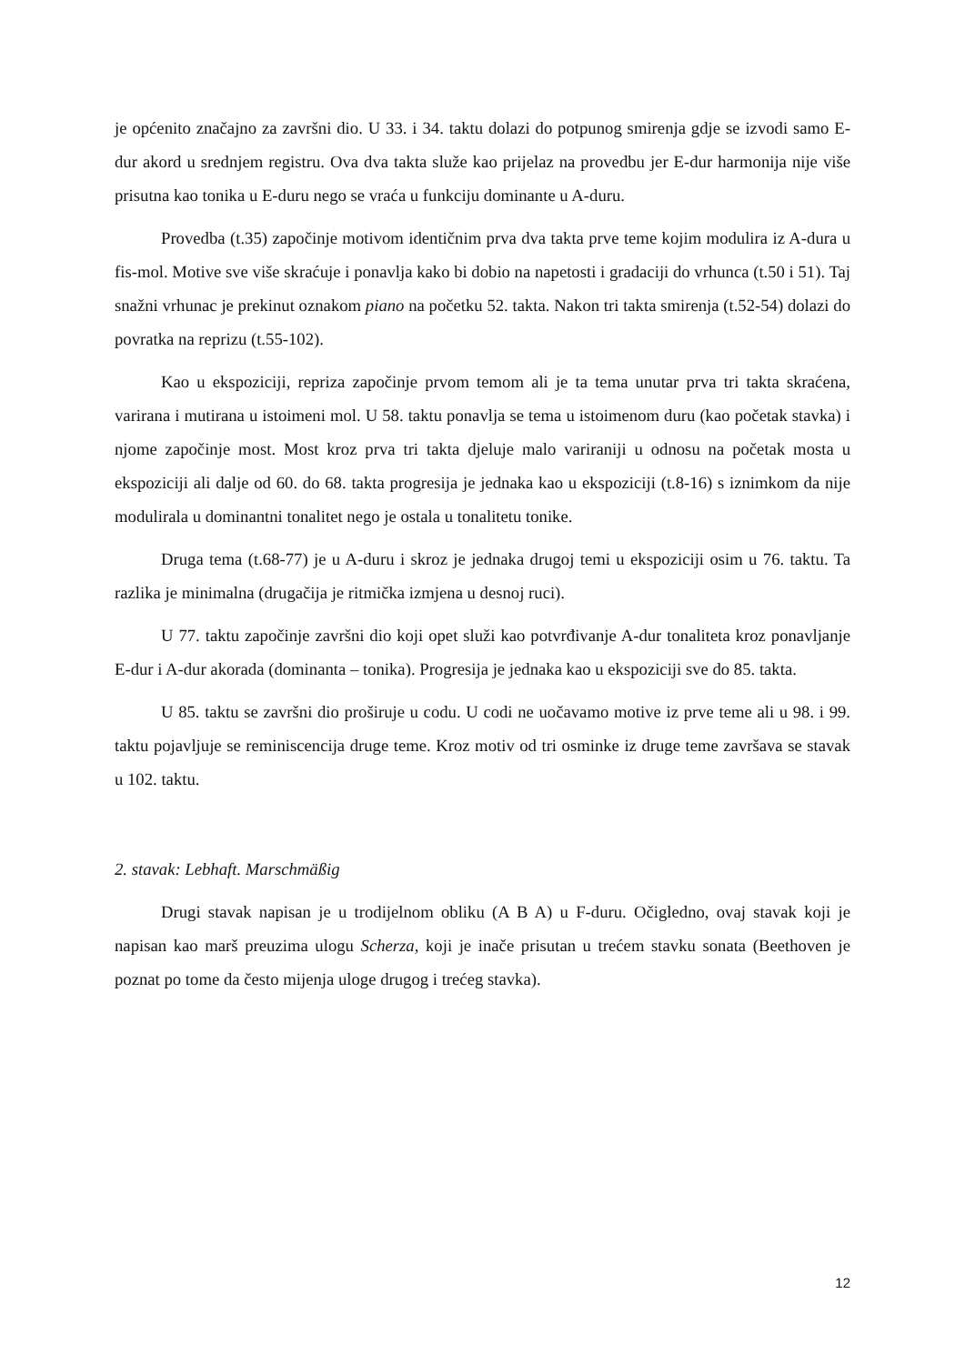je općenito značajno za završni dio. U 33. i 34. taktu dolazi do potpunog smirenja gdje se izvodi samo E-dur akord u srednjem registru. Ova dva takta služe kao prijelaz na provedbu jer E-dur harmonija nije više prisutna kao tonika u E-duru nego se vraća u funkciju dominante u A-duru.
Provedba (t.35) započinje motivom identičnim prva dva takta prve teme kojim modulira iz A-dura u fis-mol. Motive sve više skraćuje i ponavlja kako bi dobio na napetosti i gradaciji do vrhunca (t.50 i 51). Taj snažni vrhunac je prekinut oznakom piano na početku 52. takta. Nakon tri takta smirenja (t.52-54) dolazi do povratka na reprizu (t.55-102).
Kao u ekspoziciji, repriza započinje prvom temom ali je ta tema unutar prva tri takta skraćena, varirana i mutirana u istoimeni mol. U 58. taktu ponavlja se tema u istoimenom duru (kao početak stavka) i njome započinje most. Most kroz prva tri takta djeluje malo variraniji u odnosu na početak mosta u ekspoziciji ali dalje od 60. do 68. takta progresija je jednaka kao u ekspoziciji (t.8-16) s iznimkom da nije modulirala u dominantni tonalitet nego je ostala u tonalitetu tonike.
Druga tema (t.68-77) je u A-duru i skroz je jednaka drugoj temi u ekspoziciji osim u 76. taktu. Ta razlika je minimalna (drugačija je ritmička izmjena u desnoj ruci).
U 77. taktu započinje završni dio koji opet služi kao potvrđivanje A-dur tonaliteta kroz ponavljanje E-dur i A-dur akorada (dominanta – tonika). Progresija je jednaka kao u ekspoziciji sve do 85. takta.
U 85. taktu se završni dio proširuje u codu. U codi ne uočavamo motive iz prve teme ali u 98. i 99. taktu pojavljuje se reminiscencija druge teme. Kroz motiv od tri osminke iz druge teme završava se stavak u 102. taktu.
2. stavak: Lebhaft. Marschmäßig
Drugi stavak napisan je u trodijelnom obliku (A B A) u F-duru. Očigledno, ovaj stavak koji je napisan kao marš preuzima ulogu Scherza, koji je inače prisutan u trećem stavku sonata (Beethoven je poznat po tome da često mijenja uloge drugog i trećeg stavka).
12